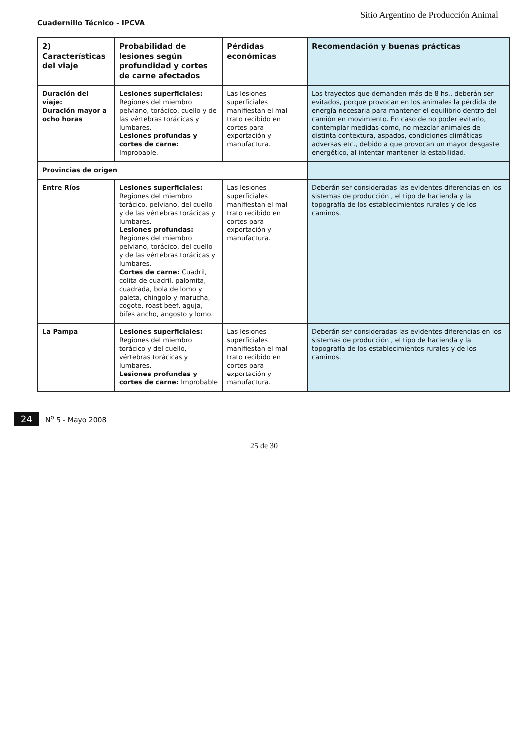Cuadernillo Técnico - IPCVA
Sitio Argentino de Producción Animal
| 2) Características del viaje | Probabilidad de lesiones según profundidad y cortes de carne afectados | Pérdidas económicas | Recomendación y buenas prácticas |
| --- | --- | --- | --- |
| Duración del viaje: Duración mayor a ocho horas | Lesiones superficiales: Regiones del miembro pelviano, torácico, cuello y de las vértebras torácicas y lumbares. Lesiones profundas y cortes de carne: Improbable. | Las lesiones superficiales manifiestan el mal trato recibido en cortes para exportación y manufactura. | Los trayectos que demanden más de 8 hs., deberán ser evitados, porque provocan en los animales la pérdida de energía necesaria para mantener el equilibrio dentro del camión en movimiento. En caso de no poder evitarlo, contemplar medidas como, no mezclar animales de distinta contextura, aspados, condiciones climáticas adversas etc., debido a que provocan un mayor desgaste energético, al intentar mantener la estabilidad. |
| Provincias de origen | | | |
| Entre Ríos | Lesiones superficiales: Regiones del miembro torácico, pelviano, del cuello y de las vértebras torácicas y lumbares. Lesiones profundas: Regiones del miembro pelviano, torácico, del cuello y de las vértebras torácicas y lumbares. Cortes de carne: Cuadril, colita de cuadril, palomita, cuadrada, bola de lomo y paleta, chingolo y marucha, cogote, roast beef, aguja, bifes ancho, angosto y lomo. | Las lesiones superficiales manifiestan el mal trato recibido en cortes para exportación y manufactura. | Deberán ser consideradas las evidentes diferencias en los sistemas de producción , el tipo de hacienda y la topografía de los establecimientos rurales y de los caminos. |
| La Pampa | Lesiones superficiales: Regiones del miembro torácico y del cuello, vértebras torácicas y lumbares. Lesiones profundas y cortes de carne: Improbable | Las lesiones superficiales manifiestan el mal trato recibido en cortes para exportación y manufactura. | Deberán ser consideradas las evidentes diferencias en los sistemas de producción , el tipo de hacienda y la topografía de los establecimientos rurales y de los caminos. |
24 N<sup>o</sup> 5 - Mayo 2008
25 de 30